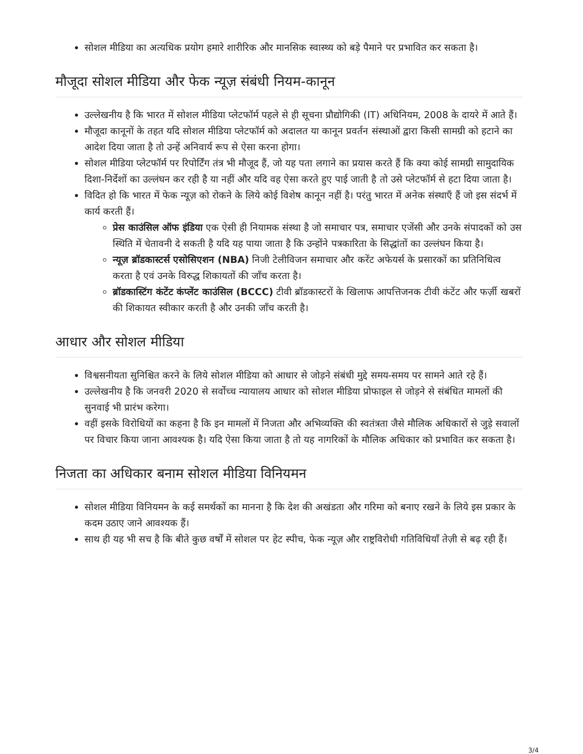सोशल मीडिया का अत्यधिक प्रयोग हमारे शारीरिक और मानसिक स्वास्थ्य को बड़े पैमाने पर प्रभावित कर सकता है।
मौजूदा सोशल मीडिया और फेक न्यूज़ संबंधी नियम-कानून
उल्लेखनीय है कि भारत में सोशल मीडिया प्लेटफॉर्म पहले से ही सूचना प्रौद्योगिकी (IT) अधिनियम, 2008 के दायरे में आते हैं।
मौजूदा कानूनों के तहत यदि सोशल मीडिया प्लेटफॉर्म को अदालत या कानून प्रवर्तन संस्थाओं द्वारा किसी सामग्री को हटाने का आदेश दिया जाता है तो उन्हें अनिवार्य रूप से ऐसा करना होगा।
सोशल मीडिया प्लेटफॉर्म पर रिपोर्टिंग तंत्र भी मौजूद हैं, जो यह पता लगाने का प्रयास करते हैं कि क्या कोई सामग्री सामुदायिक दिशा-निर्देशों का उल्लंघन कर रही है या नहीं और यदि वह ऐसा करते हुए पाई जाती है तो उसे प्लेटफॉर्म से हटा दिया जाता है।
विदित हो कि भारत में फेक न्यूज़ को रोकने के लिये कोई विशेष कानून नहीं है। परंतु भारत में अनेक संस्थाएँ हैं जो इस संदर्भ में कार्य करती हैं।
प्रेस काउंसिल ऑफ इंडिया एक ऐसी ही नियामक संस्था है जो समाचार पत्र, समाचार एजेंसी और उनके संपादकों को उस स्थिति में चेतावनी दे सकती है यदि यह पाया जाता है कि उन्होंने पत्रकारिता के सिद्धांतों का उल्लंघन किया है।
न्यूज़ ब्रॉडकास्टर्स एसोसिएशन (NBA) निजी टेलीविजन समाचार और करेंट अफेयर्स के प्रसारकों का प्रतिनिधित्व करता है एवं उनके विरुद्ध शिकायतों की जाँच करता है।
ब्रॉडकास्टिंग कंटेंट कंप्लेंट काउंसिल (BCCC) टीवी ब्रॉडकास्टरों के खिलाफ आपत्तिजनक टीवी कंटेंट और फर्ज़ी खबरों की शिकायत स्वीकार करती है और उनकी जाँच करती है।
आधार और सोशल मीडिया
विश्वसनीयता सुनिश्चित करने के लिये सोशल मीडिया को आधार से जोड़ने संबंधी मुद्दे समय-समय पर सामने आते रहे हैं।
उल्लेखनीय है कि जनवरी 2020 से सर्वोच्च न्यायालय आधार को सोशल मीडिया प्रोफाइल से जोड़ने से संबंधित मामलों की सुनवाई भी प्रारंभ करेगा।
वहीं इसके विरोधियों का कहना है कि इन मामलों में निजता और अभिव्यक्ति की स्वतंत्रता जैसे मौलिक अधिकारों से जुड़े सवालों पर विचार किया जाना आवश्यक है। यदि ऐसा किया जाता है तो यह नागरिकों के मौलिक अधिकार को प्रभावित कर सकता है।
निजता का अधिकार बनाम सोशल मीडिया विनियमन
सोशल मीडिया विनियमन के कई समर्थकों का मानना है कि देश की अखंडता और गरिमा को बनाए रखने के लिये इस प्रकार के कदम उठाए जाने आवश्यक हैं।
साथ ही यह भी सच है कि बीते कुछ वर्षों में सोशल पर हेट स्पीच, फेक न्यूज़ और राष्ट्रविरोधी गतिविधियाँ तेज़ी से बढ़ रही हैं।
3/4